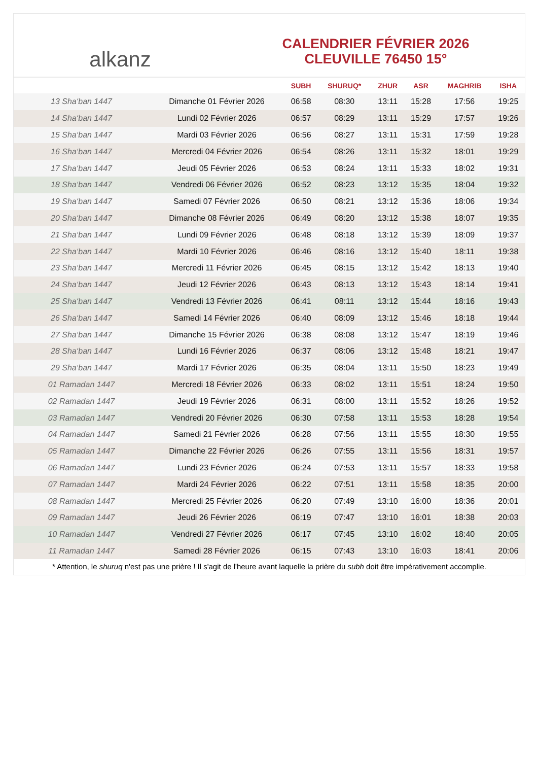alkanz
CALENDRIER FÉVRIER 2026
CLEUVILLE 76450 15°
| | | SUBH | SHURUQ* | ZHUR | ASR | MAGHRIB | ISHA |
| --- | --- | --- | --- | --- | --- | --- | --- |
| 13 Sha‘ban 1447 | Dimanche 01 Février 2026 | 06:58 | 08:30 | 13:11 | 15:28 | 17:56 | 19:25 |
| 14 Sha‘ban 1447 | Lundi 02 Février 2026 | 06:57 | 08:29 | 13:11 | 15:29 | 17:57 | 19:26 |
| 15 Sha‘ban 1447 | Mardi 03 Février 2026 | 06:56 | 08:27 | 13:11 | 15:31 | 17:59 | 19:28 |
| 16 Sha‘ban 1447 | Mercredi 04 Février 2026 | 06:54 | 08:26 | 13:11 | 15:32 | 18:01 | 19:29 |
| 17 Sha‘ban 1447 | Jeudi 05 Février 2026 | 06:53 | 08:24 | 13:11 | 15:33 | 18:02 | 19:31 |
| 18 Sha‘ban 1447 | Vendredi 06 Février 2026 | 06:52 | 08:23 | 13:12 | 15:35 | 18:04 | 19:32 |
| 19 Sha‘ban 1447 | Samedi 07 Février 2026 | 06:50 | 08:21 | 13:12 | 15:36 | 18:06 | 19:34 |
| 20 Sha‘ban 1447 | Dimanche 08 Février 2026 | 06:49 | 08:20 | 13:12 | 15:38 | 18:07 | 19:35 |
| 21 Sha‘ban 1447 | Lundi 09 Février 2026 | 06:48 | 08:18 | 13:12 | 15:39 | 18:09 | 19:37 |
| 22 Sha‘ban 1447 | Mardi 10 Février 2026 | 06:46 | 08:16 | 13:12 | 15:40 | 18:11 | 19:38 |
| 23 Sha‘ban 1447 | Mercredi 11 Février 2026 | 06:45 | 08:15 | 13:12 | 15:42 | 18:13 | 19:40 |
| 24 Sha‘ban 1447 | Jeudi 12 Février 2026 | 06:43 | 08:13 | 13:12 | 15:43 | 18:14 | 19:41 |
| 25 Sha‘ban 1447 | Vendredi 13 Février 2026 | 06:41 | 08:11 | 13:12 | 15:44 | 18:16 | 19:43 |
| 26 Sha‘ban 1447 | Samedi 14 Février 2026 | 06:40 | 08:09 | 13:12 | 15:46 | 18:18 | 19:44 |
| 27 Sha‘ban 1447 | Dimanche 15 Février 2026 | 06:38 | 08:08 | 13:12 | 15:47 | 18:19 | 19:46 |
| 28 Sha‘ban 1447 | Lundi 16 Février 2026 | 06:37 | 08:06 | 13:12 | 15:48 | 18:21 | 19:47 |
| 29 Sha‘ban 1447 | Mardi 17 Février 2026 | 06:35 | 08:04 | 13:11 | 15:50 | 18:23 | 19:49 |
| 01 Ramadan 1447 | Mercredi 18 Février 2026 | 06:33 | 08:02 | 13:11 | 15:51 | 18:24 | 19:50 |
| 02 Ramadan 1447 | Jeudi 19 Février 2026 | 06:31 | 08:00 | 13:11 | 15:52 | 18:26 | 19:52 |
| 03 Ramadan 1447 | Vendredi 20 Février 2026 | 06:30 | 07:58 | 13:11 | 15:53 | 18:28 | 19:54 |
| 04 Ramadan 1447 | Samedi 21 Février 2026 | 06:28 | 07:56 | 13:11 | 15:55 | 18:30 | 19:55 |
| 05 Ramadan 1447 | Dimanche 22 Février 2026 | 06:26 | 07:55 | 13:11 | 15:56 | 18:31 | 19:57 |
| 06 Ramadan 1447 | Lundi 23 Février 2026 | 06:24 | 07:53 | 13:11 | 15:57 | 18:33 | 19:58 |
| 07 Ramadan 1447 | Mardi 24 Février 2026 | 06:22 | 07:51 | 13:11 | 15:58 | 18:35 | 20:00 |
| 08 Ramadan 1447 | Mercredi 25 Février 2026 | 06:20 | 07:49 | 13:10 | 16:00 | 18:36 | 20:01 |
| 09 Ramadan 1447 | Jeudi 26 Février 2026 | 06:19 | 07:47 | 13:10 | 16:01 | 18:38 | 20:03 |
| 10 Ramadan 1447 | Vendredi 27 Février 2026 | 06:17 | 07:45 | 13:10 | 16:02 | 18:40 | 20:05 |
| 11 Ramadan 1447 | Samedi 28 Février 2026 | 06:15 | 07:43 | 13:10 | 16:03 | 18:41 | 20:06 |
* Attention, le shuruq n'est pas une prière ! Il s'agit de l'heure avant laquelle la prière du subh doit être impérativement accomplie.